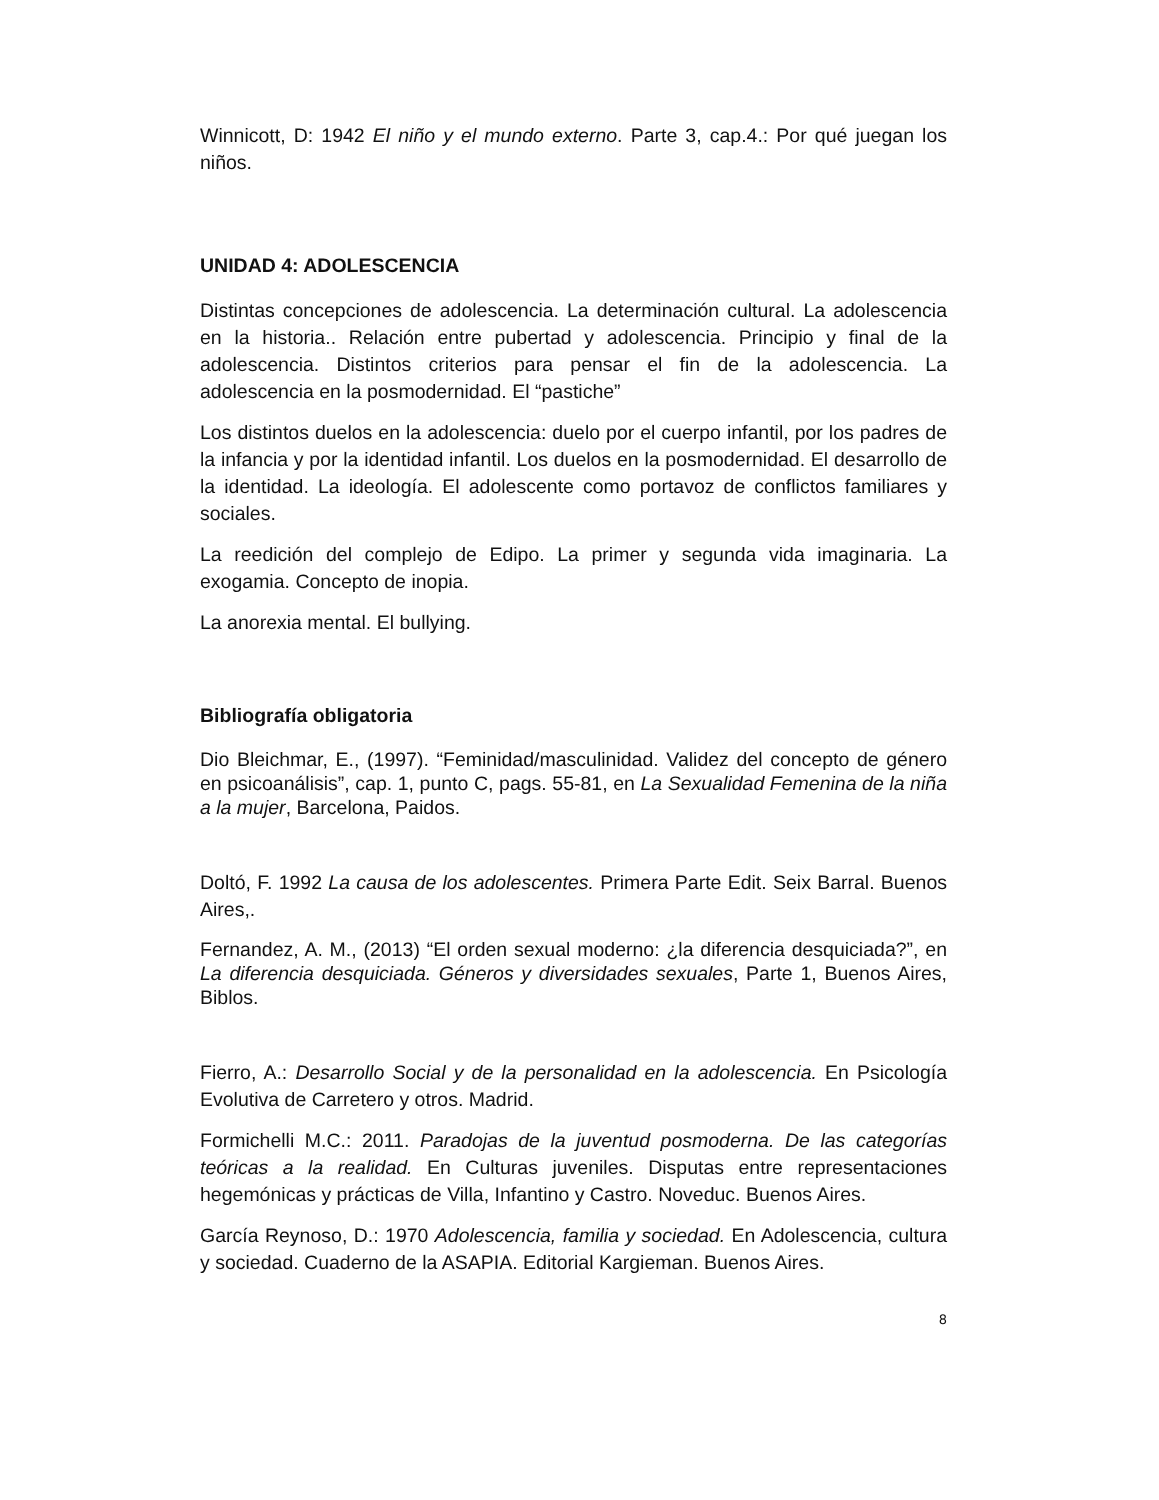Winnicott, D: 1942 El niño y el mundo externo. Parte 3, cap.4.: Por qué juegan los niños.
UNIDAD 4: ADOLESCENCIA
Distintas concepciones de adolescencia. La determinación cultural. La adolescencia en la historia.. Relación entre pubertad y adolescencia. Principio y final de la adolescencia. Distintos criterios para pensar el fin de la adolescencia. La adolescencia en la posmodernidad. El “pastiche”
Los distintos duelos en la adolescencia: duelo por el cuerpo infantil, por los padres de la infancia y por la identidad infantil. Los duelos en la posmodernidad. El desarrollo de la identidad. La ideología. El adolescente como portavoz de conflictos familiares y sociales.
La reedición del complejo de Edipo. La primer y segunda vida imaginaria. La exogamia. Concepto de inopia.
La anorexia mental. El bullying.
Bibliografía obligatoria
Dio Bleichmar, E., (1997). “Feminidad/masculinidad. Validez del concepto de género en psicoanálisis”, cap. 1, punto C, pags. 55-81, en La Sexualidad Femenina de la niña a la mujer, Barcelona, Paidos.
Doltó, F. 1992 La causa de los adolescentes. Primera Parte Edit. Seix Barral. Buenos Aires,.
Fernandez, A. M., (2013) “El orden sexual moderno: ¿la diferencia desquiciada?”, en La diferencia desquiciada. Géneros y diversidades sexuales, Parte 1, Buenos Aires, Biblos.
Fierro, A.: Desarrollo Social y de la personalidad en la adolescencia. En Psicología Evolutiva de Carretero y otros. Madrid.
Formichelli M.C.: 2011. Paradojas de la juventud posmoderna. De las categorías teóricas a la realidad. En Culturas juveniles. Disputas entre representaciones hegemónicas y prácticas de Villa, Infantino y Castro. Noveduc. Buenos Aires.
García Reynoso, D.: 1970 Adolescencia, familia y sociedad. En Adolescencia, cultura y sociedad. Cuaderno de la ASAPIA. Editorial Kargieman. Buenos Aires.
8